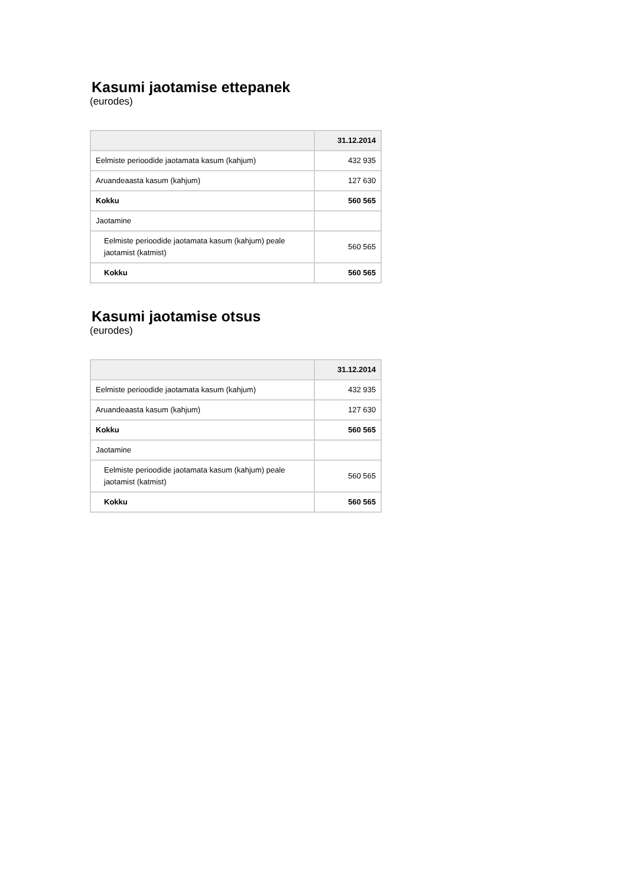Kasumi jaotamise ettepanek
(eurodes)
| | 31.12.2014 |
| --- | --- |
| Eelmiste perioodide jaotamata kasum (kahjum) | 432 935 |
| Aruandeaasta kasum (kahjum) | 127 630 |
| Kokku | 560 565 |
| Jaotamine | |
| Eelmiste perioodide jaotamata kasum (kahjum) peale jaotamist (katmist) | 560 565 |
| Kokku | 560 565 |
Kasumi jaotamise otsus
(eurodes)
| | 31.12.2014 |
| --- | --- |
| Eelmiste perioodide jaotamata kasum (kahjum) | 432 935 |
| Aruandeaasta kasum (kahjum) | 127 630 |
| Kokku | 560 565 |
| Jaotamine | |
| Eelmiste perioodide jaotamata kasum (kahjum) peale jaotamist (katmist) | 560 565 |
| Kokku | 560 565 |